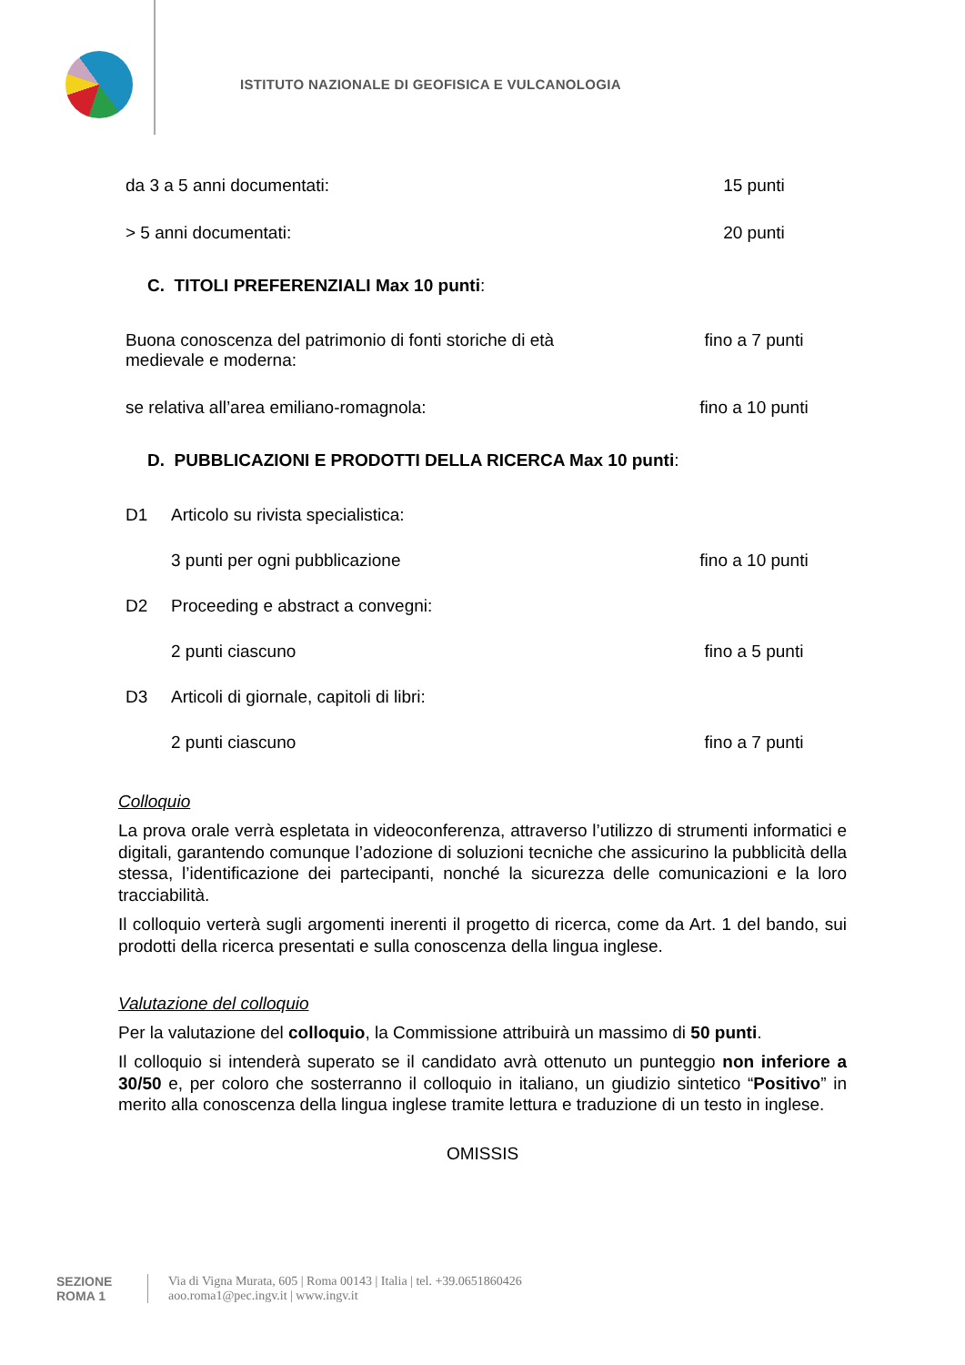ISTITUTO NAZIONALE DI GEOFISICA E VULCANOLOGIA
| da 3 a 5 anni documentati: | 15 punti |
| > 5 anni documentati: | 20 punti |
C. TITOLI PREFERENZIALI Max 10 punti:
| Buona conoscenza del patrimonio di fonti storiche di età medievale e moderna: | fino a 7 punti |
| se relativa all’area emiliano-romagnola: | fino a 10 punti |
D. PUBBLICAZIONI E PRODOTTI DELLA RICERCA Max 10 punti:
| D1 | Articolo su rivista specialistica: | |
| | 3 punti per ogni pubblicazione | fino a 10 punti |
| D2 | Proceeding e abstract a convegni: | |
| | 2 punti ciascuno | fino a 5 punti |
| D3 | Articoli di giornale, capitoli di libri: | |
| | 2 punti ciascuno | fino a 7 punti |
Colloquio
La prova orale verrà espletata in videoconferenza, attraverso l’utilizzo di strumenti informatici e digitali, garantendo comunque l’adozione di soluzioni tecniche che assicurino la pubblicità della stessa, l’identificazione dei partecipanti, nonché la sicurezza delle comunicazioni e la loro tracciabilità.
Il colloquio verterà sugli argomenti inerenti il progetto di ricerca, come da Art. 1 del bando, sui prodotti della ricerca presentati e sulla conoscenza della lingua inglese.
Valutazione del colloquio
Per la valutazione del colloquio, la Commissione attribuirà un massimo di 50 punti.
Il colloquio si intenderà superato se il candidato avrà ottenuto un punteggio non inferiore a 30/50 e, per coloro che sosterranno il colloquio in italiano, un giudizio sintetico “Positivo” in merito alla conoscenza della lingua inglese tramite lettura e traduzione di un testo in inglese.
OMISSIS
SEZIONE ROMA 1
Via di Vigna Murata, 605 | Roma 00143 | Italia | tel. +39.0651860426
aoo.roma1@pec.ingv.it | www.ingv.it